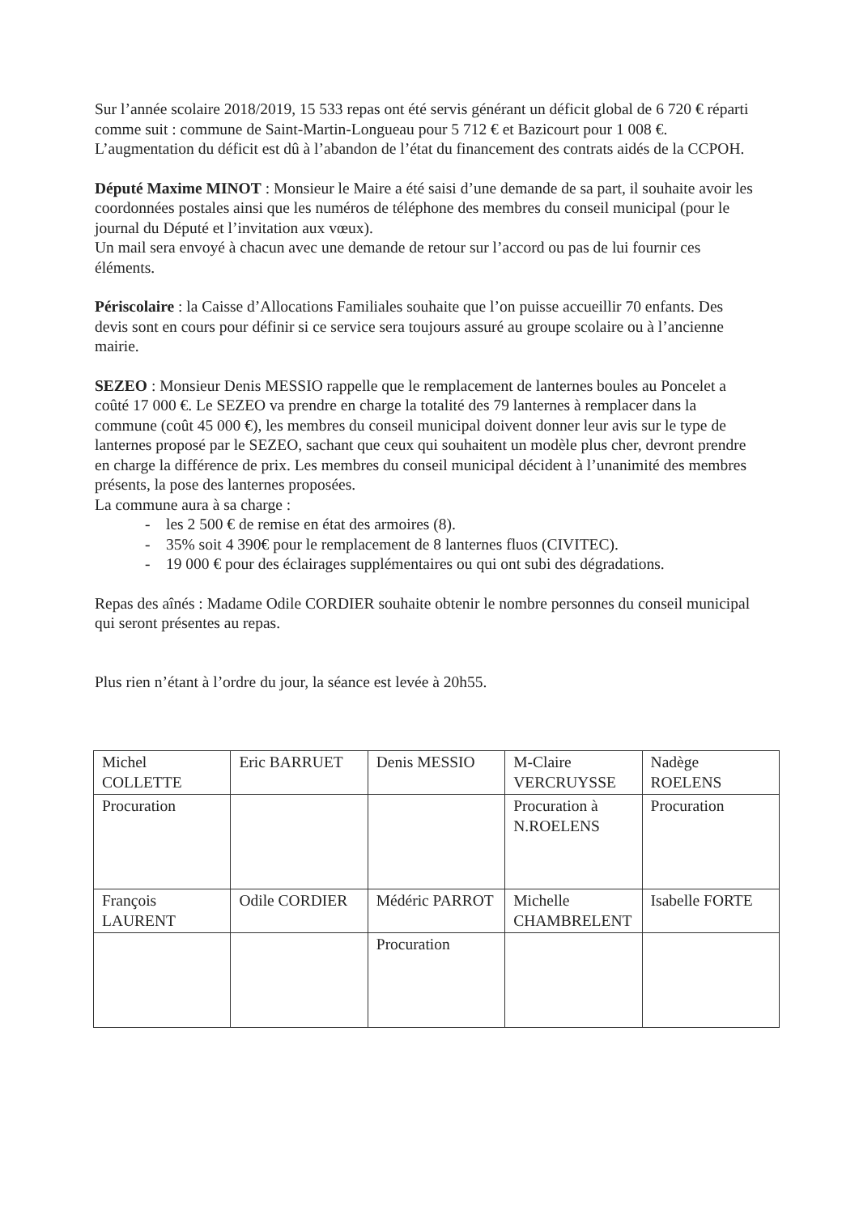Sur l’année scolaire 2018/2019, 15 533 repas ont été servis générant un déficit global de 6 720 € réparti comme suit : commune de Saint-Martin-Longueau pour 5 712 € et Bazicourt pour 1 008 €. L’augmentation du déficit est dû à l’abandon de l’état du financement des contrats aidés de la CCPOH.
Député Maxime MINOT : Monsieur le Maire a été saisi d’une demande de sa part, il souhaite avoir les coordonnées postales ainsi que les numéros de téléphone des membres du conseil municipal (pour le journal du Député et l’invitation aux vœux).
Un mail sera envoyé à chacun avec une demande de retour sur l’accord ou pas de lui fournir ces éléments.
Périscolaire : la Caisse d’Allocations Familiales souhaite que l’on puisse accueillir 70 enfants. Des devis sont en cours pour définir si ce service sera toujours assuré au groupe scolaire ou à l’ancienne mairie.
SEZEO : Monsieur Denis MESSIO rappelle que le remplacement de lanternes boules au Poncelet a coûté 17 000 €. Le SEZEO va prendre en charge la totalité des 79 lanternes à remplacer dans la commune (coût 45 000 €), les membres du conseil municipal doivent donner leur avis sur le type de lanternes proposé par le SEZEO, sachant que ceux qui souhaitent un modèle plus cher, devront prendre en charge la différence de prix. Les membres du conseil municipal décident à l’unanimité des membres présents, la pose des lanternes proposées.
La commune aura à sa charge :
- les 2 500 € de remise en état des armoires (8).
- 35% soit 4 390€ pour le remplacement de 8 lanternes fluos (CIVITEC).
- 19 000 € pour des éclairages supplémentaires ou qui ont subi des dégradations.
Repas des aînés : Madame Odile CORDIER souhaite obtenir le nombre personnes du conseil municipal qui seront présentes au repas.
Plus rien n’étant à l’ordre du jour, la séance est levée à 20h55.
| Michel COLLETTE | Eric BARRUET | Denis MESSIO | M-Claire VERCRUYSSE | Nadège ROELENS |
| Procuration | | | Procuration à N.ROELENS | Procuration |
| François LAURENT | Odile CORDIER | Médéric PARROT | Michelle CHAMBRELENT | Isabelle FORTE |
| | | Procuration | | |